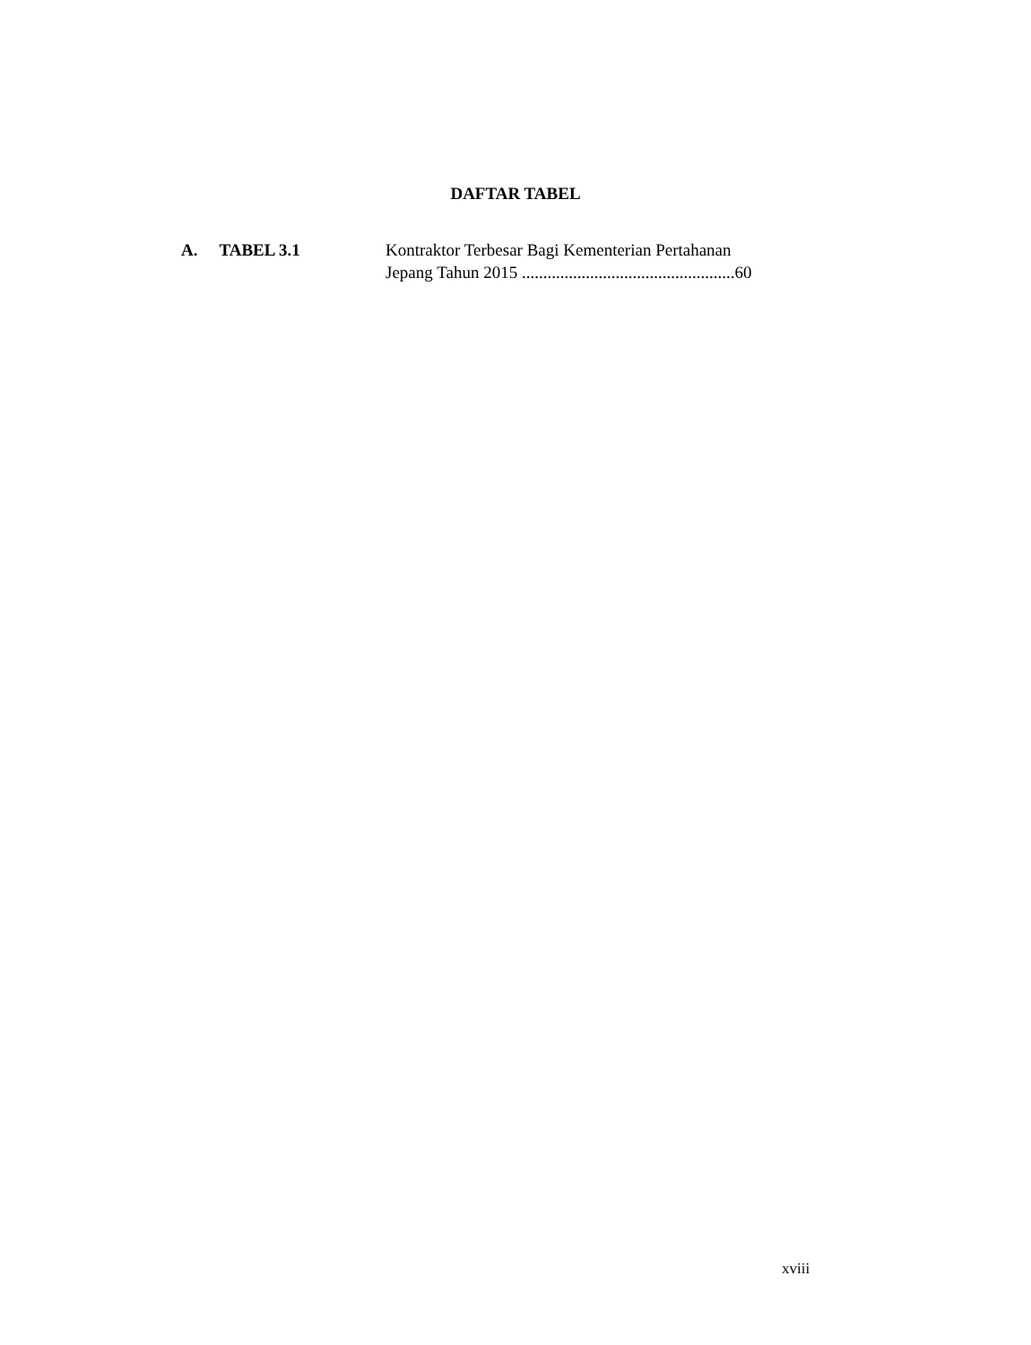DAFTAR TABEL
A. TABEL 3.1 Kontraktor Terbesar Bagi Kementerian Pertahanan
Jepang Tahun 2015 ..................................................60
xviii